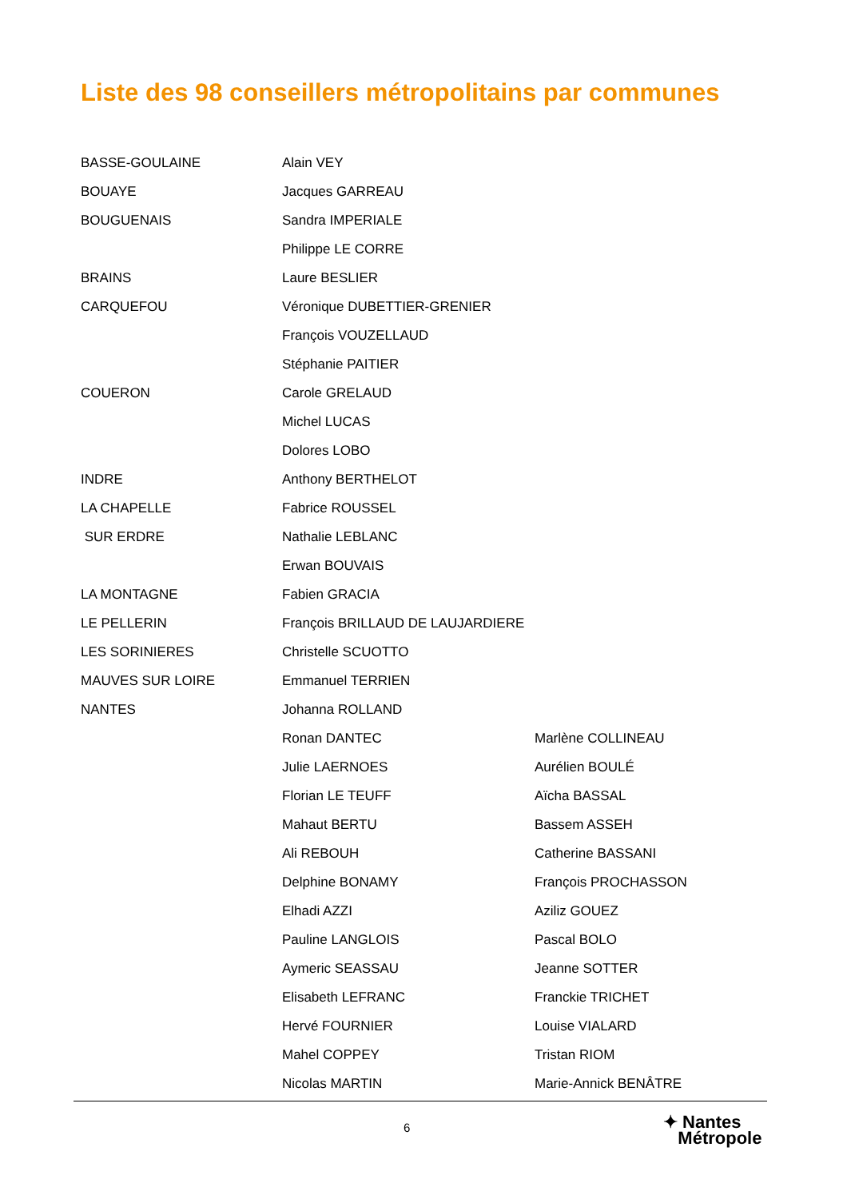Liste des 98 conseillers métropolitains par communes
| BASSE-GOULAINE | Alain VEY | |
| BOUAYE | Jacques GARREAU | |
| BOUGUENAIS | Sandra IMPERIALE | |
| | Philippe LE CORRE | |
| BRAINS | Laure BESLIER | |
| CARQUEFOU | Véronique DUBETTIER-GRENIER | |
| | François VOUZELLAUD | |
| | Stéphanie PAITIER | |
| COUERON | Carole GRELAUD | |
| | Michel LUCAS | |
| | Dolores LOBO | |
| INDRE | Anthony BERTHELOT | |
| LA CHAPELLE | Fabrice ROUSSEL | |
| SUR ERDRE | Nathalie LEBLANC | |
| | Erwan BOUVAIS | |
| LA MONTAGNE | Fabien GRACIA | |
| LE PELLERIN | François BRILLAUD DE LAUJARDIERE | |
| LES SORINIERES | Christelle SCUOTTO | |
| MAUVES SUR LOIRE | Emmanuel TERRIEN | |
| NANTES | Johanna ROLLAND | |
| | Ronan DANTEC | Marlène COLLINEAU |
| | Julie LAERNOES | Aurélien BOULÉ |
| | Florian LE TEUFF | Aïcha BASSAL |
| | Mahaut BERTU | Bassem ASSEH |
| | Ali REBOUH | Catherine BASSANI |
| | Delphine BONAMY | François PROCHASSON |
| | Elhadi AZZI | Aziliz GOUEZ |
| | Pauline LANGLOIS | Pascal BOLO |
| | Aymeric SEASSAU | Jeanne SOTTER |
| | Elisabeth LEFRANC | Franckie TRICHET |
| | Hervé FOURNIER | Louise VIALARD |
| | Mahel COPPEY | Tristan RIOM |
| | Nicolas MARTIN | Marie-Annick BENÂTRE |
6
✦ Nantes
Métropole